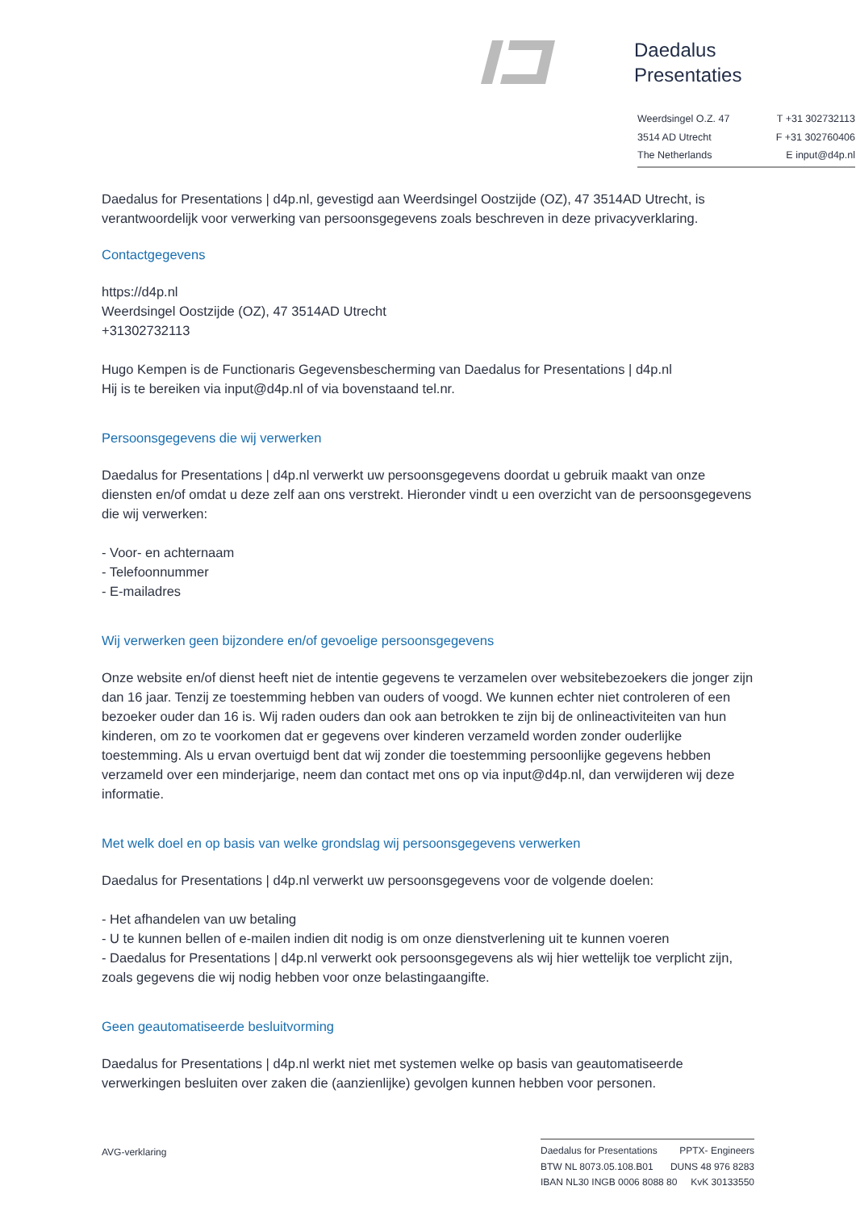Daedalus
Presentaties
Weerdsingel O.Z. 47 T +31 302732113
3514 AD Utrecht F +31 302760406
The Netherlands E input@d4p.nl
Daedalus for Presentations | d4p.nl, gevestigd aan Weerdsingel Oostzijde (OZ), 47 3514AD Utrecht, is verantwoordelijk voor verwerking van persoonsgegevens zoals beschreven in deze privacyverklaring.
Contactgegevens
https://d4p.nl
Weerdsingel Oostzijde (OZ), 47 3514AD Utrecht
+31302732113
Hugo Kempen is de Functionaris Gegevensbescherming van Daedalus for Presentations | d4p.nl
Hij is te bereiken via input@d4p.nl of via bovenstaand tel.nr.
Persoonsgegevens die wij verwerken
Daedalus for Presentations | d4p.nl verwerkt uw persoonsgegevens doordat u gebruik maakt van onze diensten en/of omdat u deze zelf aan ons verstrekt. Hieronder vindt u een overzicht van de persoonsgegevens die wij verwerken:
- Voor- en achternaam
- Telefoonnummer
- E-mailadres
Wij verwerken geen bijzondere en/of gevoelige persoonsgegevens
Onze website en/of dienst heeft niet de intentie gegevens te verzamelen over websitebezoekers die jonger zijn dan 16 jaar. Tenzij ze toestemming hebben van ouders of voogd. We kunnen echter niet controleren of een bezoeker ouder dan 16 is. Wij raden ouders dan ook aan betrokken te zijn bij de onlineactiviteiten van hun kinderen, om zo te voorkomen dat er gegevens over kinderen verzameld worden zonder ouderlijke toestemming. Als u ervan overtuigd bent dat wij zonder die toestemming persoonlijke gegevens hebben verzameld over een minderjarige, neem dan contact met ons op via input@d4p.nl, dan verwijderen wij deze informatie.
Met welk doel en op basis van welke grondslag wij persoonsgegevens verwerken
Daedalus for Presentations | d4p.nl verwerkt uw persoonsgegevens voor de volgende doelen:
- Het afhandelen van uw betaling
- U te kunnen bellen of e-mailen indien dit nodig is om onze dienstverlening uit te kunnen voeren
- Daedalus for Presentations | d4p.nl verwerkt ook persoonsgegevens als wij hier wettelijk toe verplicht zijn, zoals gegevens die wij nodig hebben voor onze belastingaangifte.
Geen geautomatiseerde besluitvorming
Daedalus for Presentations | d4p.nl werkt niet met systemen welke op basis van geautomatiseerde verwerkingen besluiten over zaken die (aanzienlijke) gevolgen kunnen hebben voor personen.
AVG-verklaring
Daedalus for Presentations PPTX- Engineers
BTW NL 8073.05.108.B01 DUNS 48 976 8283
IBAN NL30 INGB 0006 8088 80 KvK 30133550